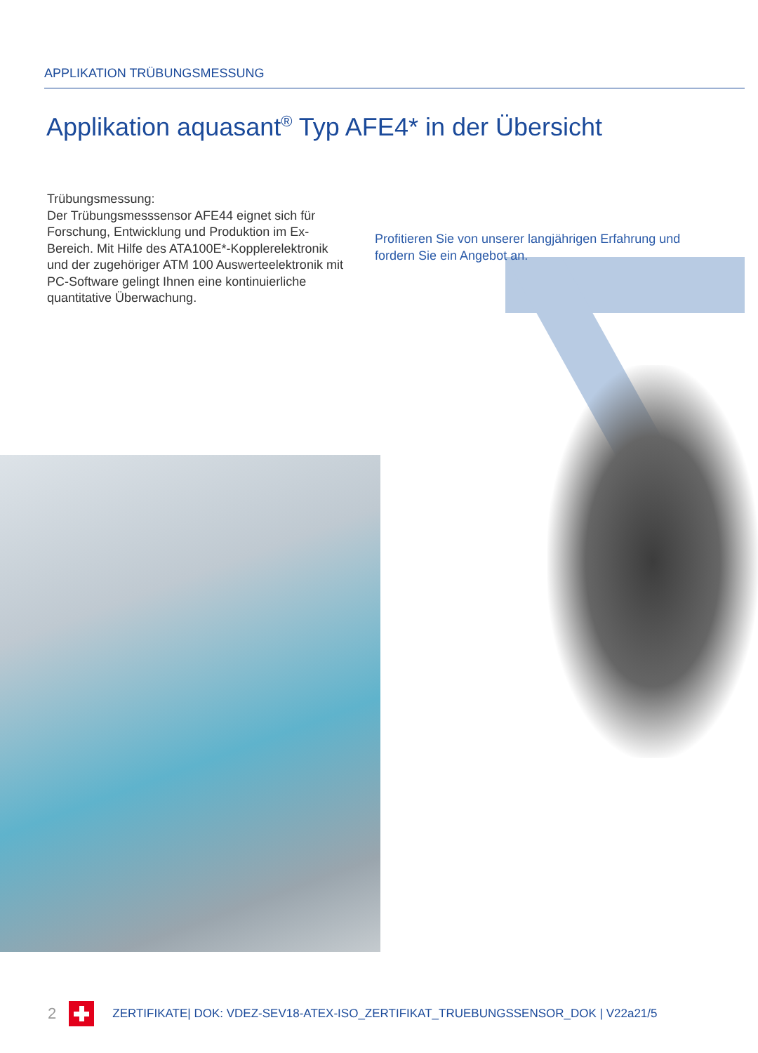APPLIKATION TRÜBUNGSMESSUNG
Applikation aquasant<sup>®</sup> Typ AFE4* in der Übersicht
Trübungsmessung:
Der Trübungsmesssensor AFE44 eignet sich für Forschung, Entwicklung und Produktion im Ex-Bereich. Mit Hilfe des ATA100E*-Kopplerelektronik und der zugehöriger ATM 100 Auswerteelektronik mit PC-Software gelingt Ihnen eine kontinuierliche quantitative Überwachung.
Profitieren Sie von unserer langjährigen Erfahrung und fordern Sie ein Angebot an.
2
ZERTIFIKATE| DOK: VDEZ-SEV18-ATEX-ISO_ZERTIFIKAT_TRUEBUNGSSENSOR_DOK | V22a21/5